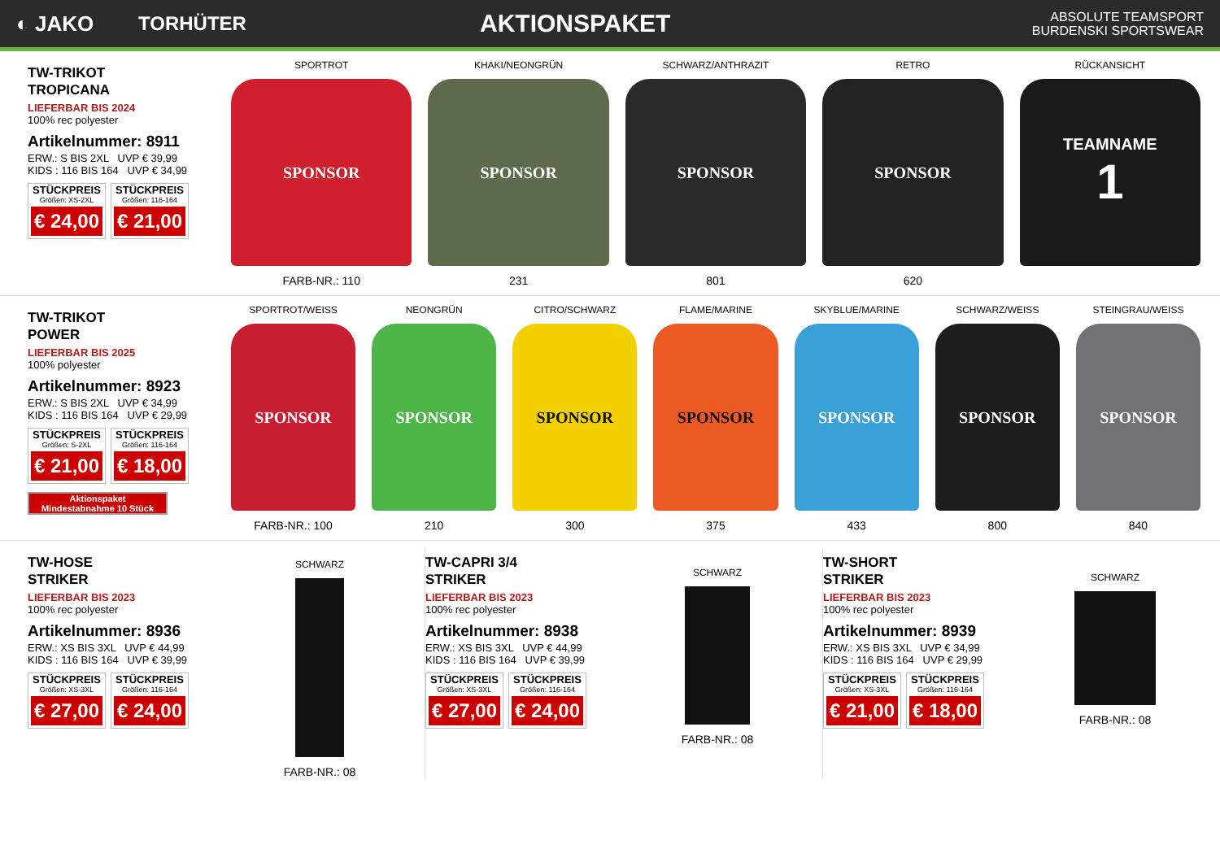◐ JAKO TORHÜTER
AKTIONSPAKET
ABSOLUTE TEAMSPORT
BURDENSKI SPORTSWEAR
TW-TRIKOT
TROPICANA
LIEFERBAR BIS 2024
100% rec polyester
Artikelnummer: 8911
ERW.: S BIS 2XL UVP € 39,99
KIDS : 116 BIS 164 UVP € 34,99
STÜCKPREIS
Größen: XS-2XL
€ 24,00
STÜCKPREIS
Größen: 116-164
€ 21,00
SPORTROT
SPONSOR
FARB-NR.: 110
KHAKI/NEONGRÜN
SPONSOR
231
SCHWARZ/ANTHRAZIT
SPONSOR
801
RETRO
SPONSOR
620
RÜCKANSICHT
TEAMNAME
1
TW-TRIKOT
POWER
LIEFERBAR BIS 2025
100% polyester
Artikelnummer: 8923
ERW.: S BIS 2XL UVP € 34,99
KIDS : 116 BIS 164 UVP € 29,99
STÜCKPREIS
Größen: S-2XL
€ 21,00
STÜCKPREIS
Größen: 116-164
€ 18,00
Aktionspaket
Mindestabnahme 10 Stück
SPORTROT/WEISS
SPONSOR
FARB-NR.: 100
NEONGRÜN
SPONSOR
210
CITRO/SCHWARZ
SPONSOR
300
FLAME/MARINE
SPONSOR
375
SKYBLUE/MARINE
SPONSOR
433
SCHWARZ/WEISS
SPONSOR
800
STEINGRAU/WEISS
SPONSOR
840
TW-HOSE
STRIKER
LIEFERBAR BIS 2023
100% rec polyester
Artikelnummer: 8936
ERW.: XS BIS 3XL UVP € 44,99
KIDS : 116 BIS 164 UVP € 39,99
STÜCKPREIS
Größen: XS-3XL
€ 27,00
STÜCKPREIS
Größen: 116-164
€ 24,00
SCHWARZ
FARB-NR.: 08
TW-CAPRI 3/4
STRIKER
LIEFERBAR BIS 2023
100% rec polyester
Artikelnummer: 8938
ERW.: XS BIS 3XL UVP € 44,99
KIDS : 116 BIS 164 UVP € 39,99
STÜCKPREIS
Größen: XS-3XL
€ 27,00
STÜCKPREIS
Größen: 116-164
€ 24,00
SCHWARZ
FARB-NR.: 08
TW-SHORT
STRIKER
LIEFERBAR BIS 2023
100% rec polyester
Artikelnummer: 8939
ERW.: XS BIS 3XL UVP € 34,99
KIDS : 116 BIS 164 UVP € 29,99
STÜCKPREIS
Größen: XS-3XL
€ 21,00
STÜCKPREIS
Größen: 116-164
€ 18,00
SCHWARZ
FARB-NR.: 08